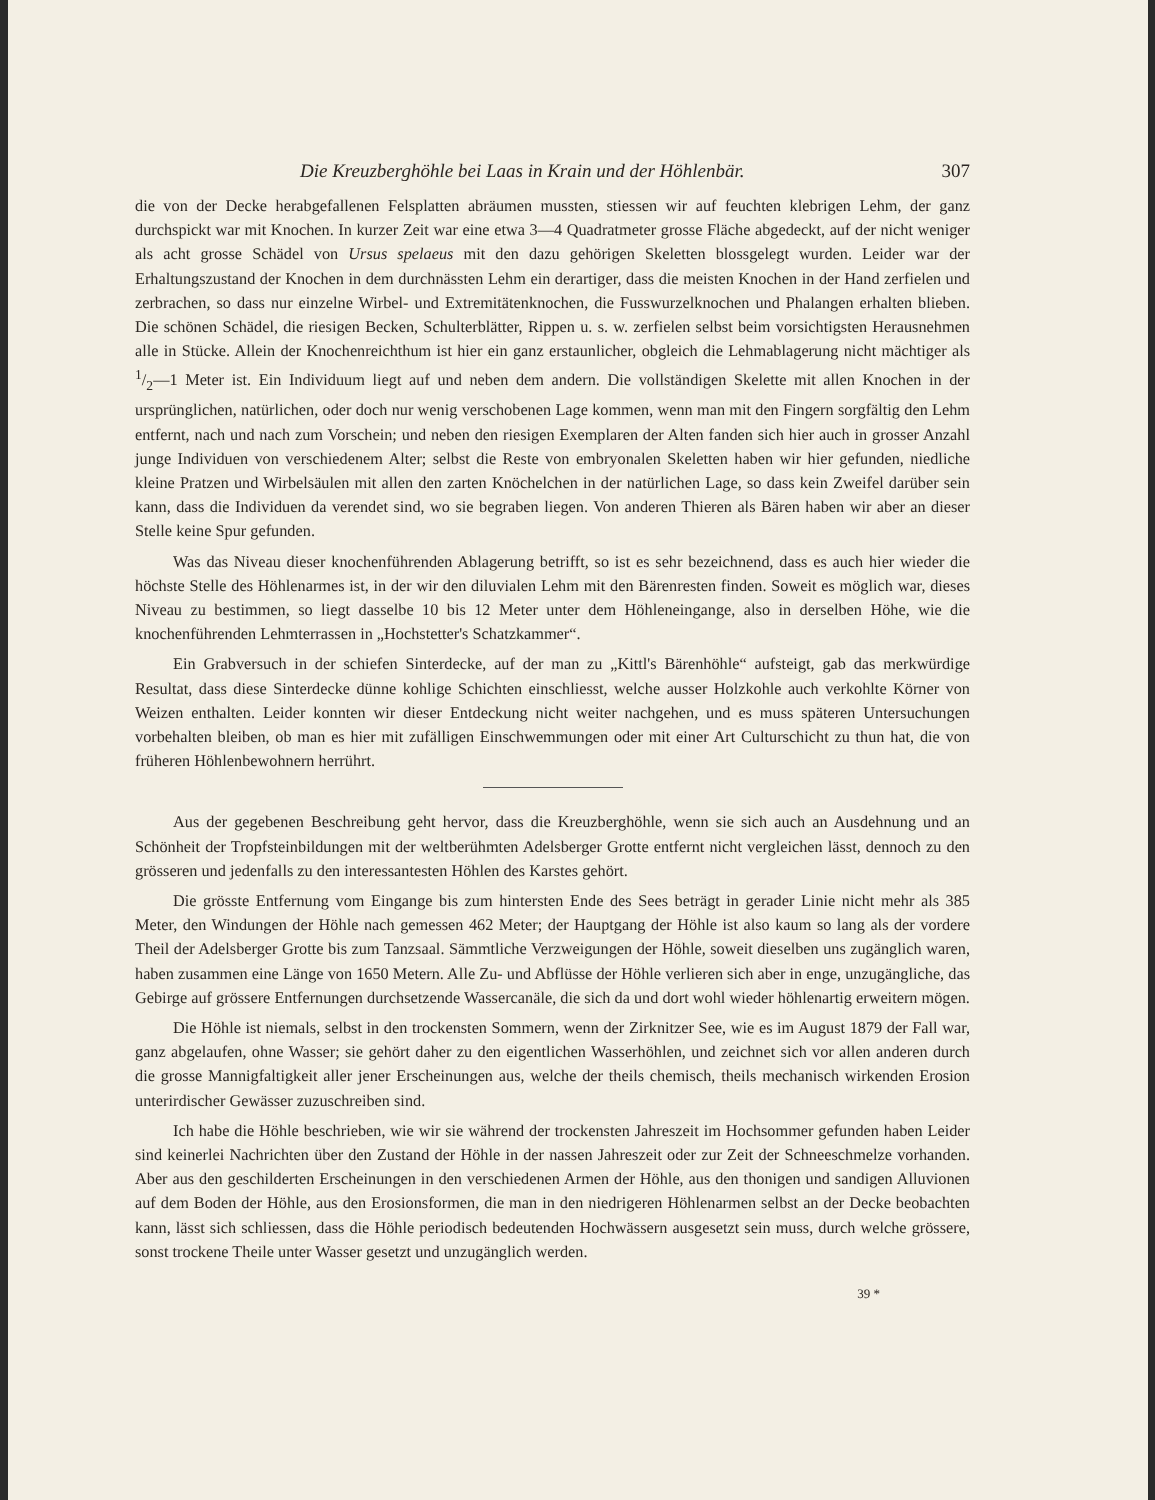Die Kreuzberghöhle bei Laas in Krain und der Höhlenbär. 307
die von der Decke herabgefallenen Felsplatten abräumen mussten, stiessen wir auf feuchten klebrigen Lehm, der ganz durchspickt war mit Knochen. In kurzer Zeit war eine etwa 3—4 Quadratmeter grosse Fläche abgedeckt, auf der nicht weniger als acht grosse Schädel von Ursus spelaeus mit den dazu gehörigen Skeletten blossgelegt wurden. Leider war der Erhaltungszustand der Knochen in dem durchnässten Lehm ein derartiger, dass die meisten Knochen in der Hand zerfielen und zerbrachen, so dass nur einzelne Wirbel- und Extremitätenknochen, die Fusswurzelknochen und Phalangen erhalten blieben. Die schönen Schädel, die riesigen Becken, Schulterblätter, Rippen u. s. w. zerfielen selbst beim vorsichtigsten Herausnehmen alle in Stücke. Allein der Knochenreichthum ist hier ein ganz erstaunlicher, obgleich die Lehmablagerung nicht mächtiger als 1/2—1 Meter ist. Ein Individuum liegt auf und neben dem andern. Die vollständigen Skelette mit allen Knochen in der ursprünglichen, natürlichen, oder doch nur wenig verschobenen Lage kommen, wenn man mit den Fingern sorgfältig den Lehm entfernt, nach und nach zum Vorschein; und neben den riesigen Exemplaren der Alten fanden sich hier auch in grosser Anzahl junge Individuen von verschiedenem Alter; selbst die Reste von embryonalen Skeletten haben wir hier gefunden, niedliche kleine Pratzen und Wirbelsäulen mit allen den zarten Knöchelchen in der natürlichen Lage, so dass kein Zweifel darüber sein kann, dass die Individuen da verendet sind, wo sie begraben liegen. Von anderen Thieren als Bären haben wir aber an dieser Stelle keine Spur gefunden.
Was das Niveau dieser knochenführenden Ablagerung betrifft, so ist es sehr bezeichnend, dass es auch hier wieder die höchste Stelle des Höhlenarmes ist, in der wir den diluvialen Lehm mit den Bärenresten finden. Soweit es möglich war, dieses Niveau zu bestimmen, so liegt dasselbe 10 bis 12 Meter unter dem Höhleneingange, also in derselben Höhe, wie die knochenführenden Lehmterrassen in „Hochstetter's Schatzkammer“.
Ein Grabversuch in der schiefen Sinterdecke, auf der man zu „Kittl's Bärenhöhle“ aufsteigt, gab das merkwürdige Resultat, dass diese Sinterdecke dünne kohlige Schichten einschliesst, welche ausser Holzkohle auch verkohlte Körner von Weizen enthalten. Leider konnten wir dieser Entdeckung nicht weiter nachgehen, und es muss späteren Untersuchungen vorbehalten bleiben, ob man es hier mit zufälligen Einschwemmungen oder mit einer Art Culturschicht zu thun hat, die von früheren Höhlenbewohnern herrührt.
Aus der gegebenen Beschreibung geht hervor, dass die Kreuzberghöhle, wenn sie sich auch an Ausdehnung und an Schönheit der Tropfsteinbildungen mit der weltberühmten Adelsberger Grotte entfernt nicht vergleichen lässt, dennoch zu den grösseren und jedenfalls zu den interessantesten Höhlen des Karstes gehört.
Die grösste Entfernung vom Eingange bis zum hintersten Ende des Sees beträgt in gerader Linie nicht mehr als 385 Meter, den Windungen der Höhle nach gemessen 462 Meter; der Hauptgang der Höhle ist also kaum so lang als der vordere Theil der Adelsberger Grotte bis zum Tanzsaal. Sämmtliche Verzweigungen der Höhle, soweit dieselben uns zugänglich waren, haben zusammen eine Länge von 1650 Metern. Alle Zu- und Abflüsse der Höhle verlieren sich aber in enge, unzugängliche, das Gebirge auf grössere Entfernungen durchsetzende Wassercanäle, die sich da und dort wohl wieder höhlenartig erweitern mögen.
Die Höhle ist niemals, selbst in den trockensten Sommern, wenn der Zirknitzer See, wie es im August 1879 der Fall war, ganz abgelaufen, ohne Wasser; sie gehört daher zu den eigentlichen Wasserhöhlen, und zeichnet sich vor allen anderen durch die grosse Mannigfaltigkeit aller jener Erscheinungen aus, welche der theils chemisch, theils mechanisch wirkenden Erosion unterirdischer Gewässer zuzuschreiben sind.
Ich habe die Höhle beschrieben, wie wir sie während der trockensten Jahreszeit im Hochsommer gefunden haben Leider sind keinerlei Nachrichten über den Zustand der Höhle in der nassen Jahreszeit oder zur Zeit der Schneeschmelze vorhanden. Aber aus den geschilderten Erscheinungen in den verschiedenen Armen der Höhle, aus den thonigen und sandigen Alluvionen auf dem Boden der Höhle, aus den Erosionsformen, die man in den niedrigeren Höhlenarmen selbst an der Decke beobachten kann, lässt sich schliessen, dass die Höhle periodisch bedeutenden Hochwässern ausgesetzt sein muss, durch welche grössere, sonst trockene Theile unter Wasser gesetzt und unzugänglich werden.
39 *